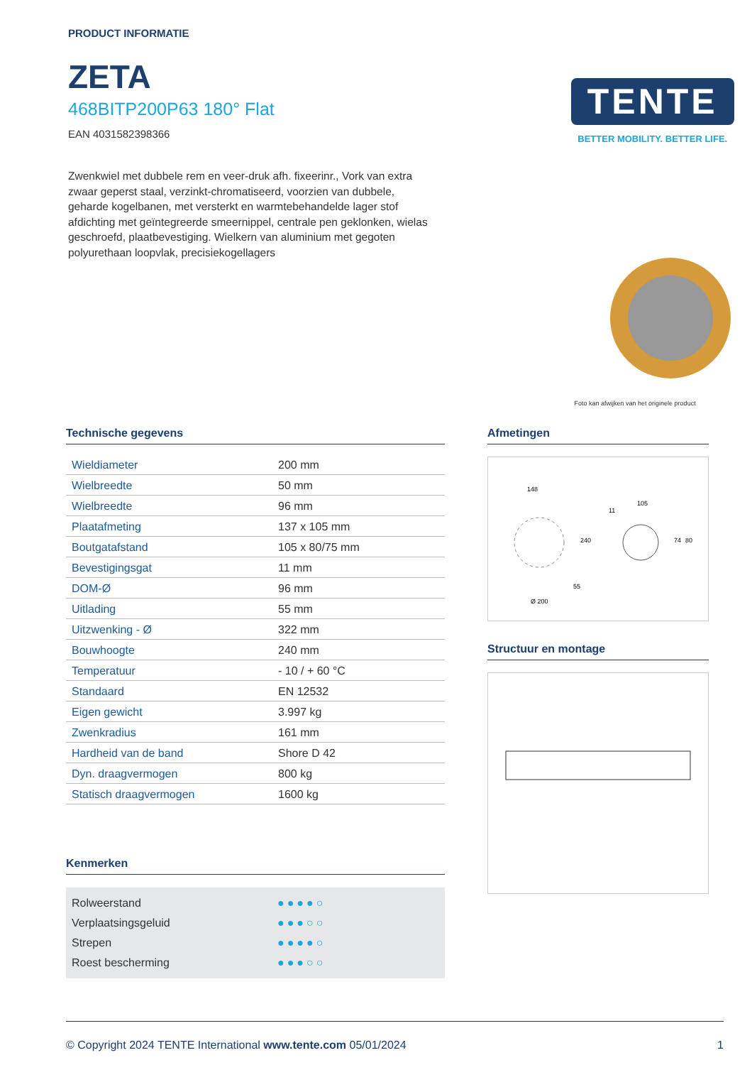PRODUCT INFORMATIE
ZETA
468BITP200P63 180° Flat
EAN 4031582398366
Zwenkwiel met dubbele rem en veer-druk afh. fixeerinr., Vork van extra zwaar geperst staal, verzinkt-chromatiseerd, voorzien van dubbele, geharde kogelbanen, met versterkt en warmtebehandelde lager stof afdichting met geïntegreerde smeernippel, centrale pen geklonken, wielas geschroefd, plaatbevestiging. Wielkern van aluminium met gegoten polyurethaan loopvlak, precisiekogellagers
TENTE
BETTER MOBILITY. BETTER LIFE.
Foto kan afwijken van het originele product
Technische gegevens
| Wieldiameter | 200 mm |
| Wielbreedte | 50 mm |
| Wielbreedte | 96 mm |
| Plaatafmeting | 137 x 105 mm |
| Boutgatafstand | 105 x 80/75 mm |
| Bevestigingsgat | 11 mm |
| DOM-Ø | 96 mm |
| Uitlading | 55 mm |
| Uitzwenking - Ø | 322 mm |
| Bouwhoogte | 240 mm |
| Temperatuur | - 10 / + 60 °C |
| Standaard | EN 12532 |
| Eigen gewicht | 3.997 kg |
| Zwenkradius | 161 mm |
| Hardheid van de band | Shore D 42 |
| Dyn. draagvermogen | 800 kg |
| Statisch draagvermogen | 1600 kg |
Kenmerken
Rolweerstand ●●●●○
Verplaatsingsgeluid ●●●○○
Strepen ●●●●○
Roest bescherming ●●●○○
Afmetingen
148
105
11
55
Ø 200
240
74
80
Structuur en montage
© Copyright 2024 TENTE International www.tente.com 05/01/2024 1